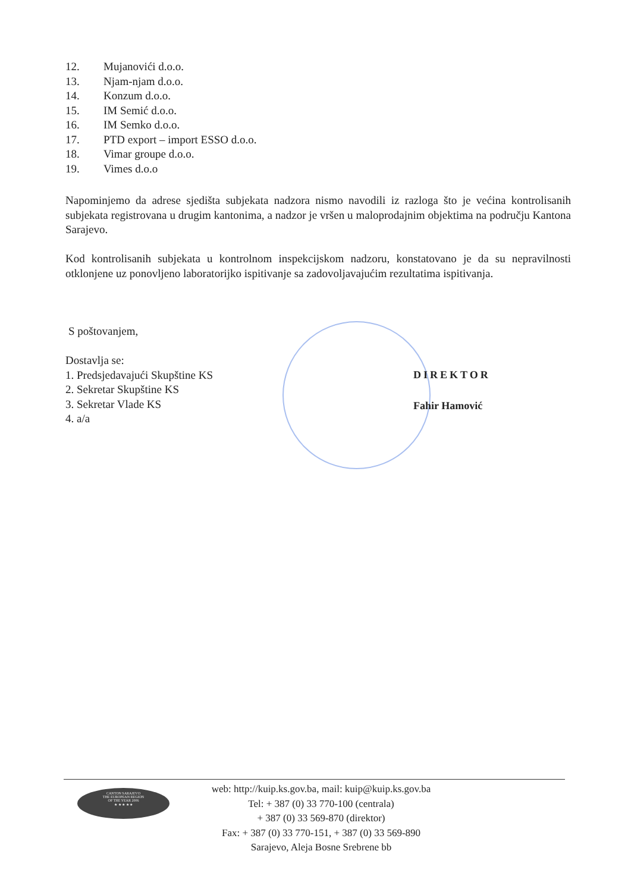12. Mujanovići d.o.o.
13. Njam-njam d.o.o.
14. Konzum d.o.o.
15. IM Semić d.o.o.
16. IM Semko d.o.o.
17. PTD export – import ESSO d.o.o.
18. Vimar groupe d.o.o.
19. Vimes d.o.o
Napominjemo da adrese sjedišta subjekata nadzora nismo navodili iz razloga što je većina kontrolisanih subjekata registrovana u drugim kantonima, a nadzor je vršen u maloprodajnim objektima na području Kantona Sarajevo.
Kod kontrolisanih subjekata u kontrolnom inspekcijskom nadzoru, konstatovano je da su nepravilnosti otklonjene uz ponovljeno laboratorijko ispitivanje sa zadovoljavajućim rezultatima ispitivanja.
S poštovanjem,
Dostavlja se:
1. Predsjedavajući Skupštine KS
2. Sekretar Skupštine KS
3. Sekretar Vlade KS
4. a/a
DIREKTOR
Fahir Hamović
CANTON SARAJEVO
THE EUROPEAN REGION
OF THE YEAR 2006
★ ★ ★ ★ ★
web: http://kuip.ks.gov.ba, mail: kuip@kuip.ks.gov.ba
Tel: + 387 (0) 33 770-100 (centrala)
+ 387 (0) 33 569-870 (direktor)
Fax: + 387 (0) 33 770-151, + 387 (0) 33 569-890
Sarajevo, Aleja Bosne Srebrene bb